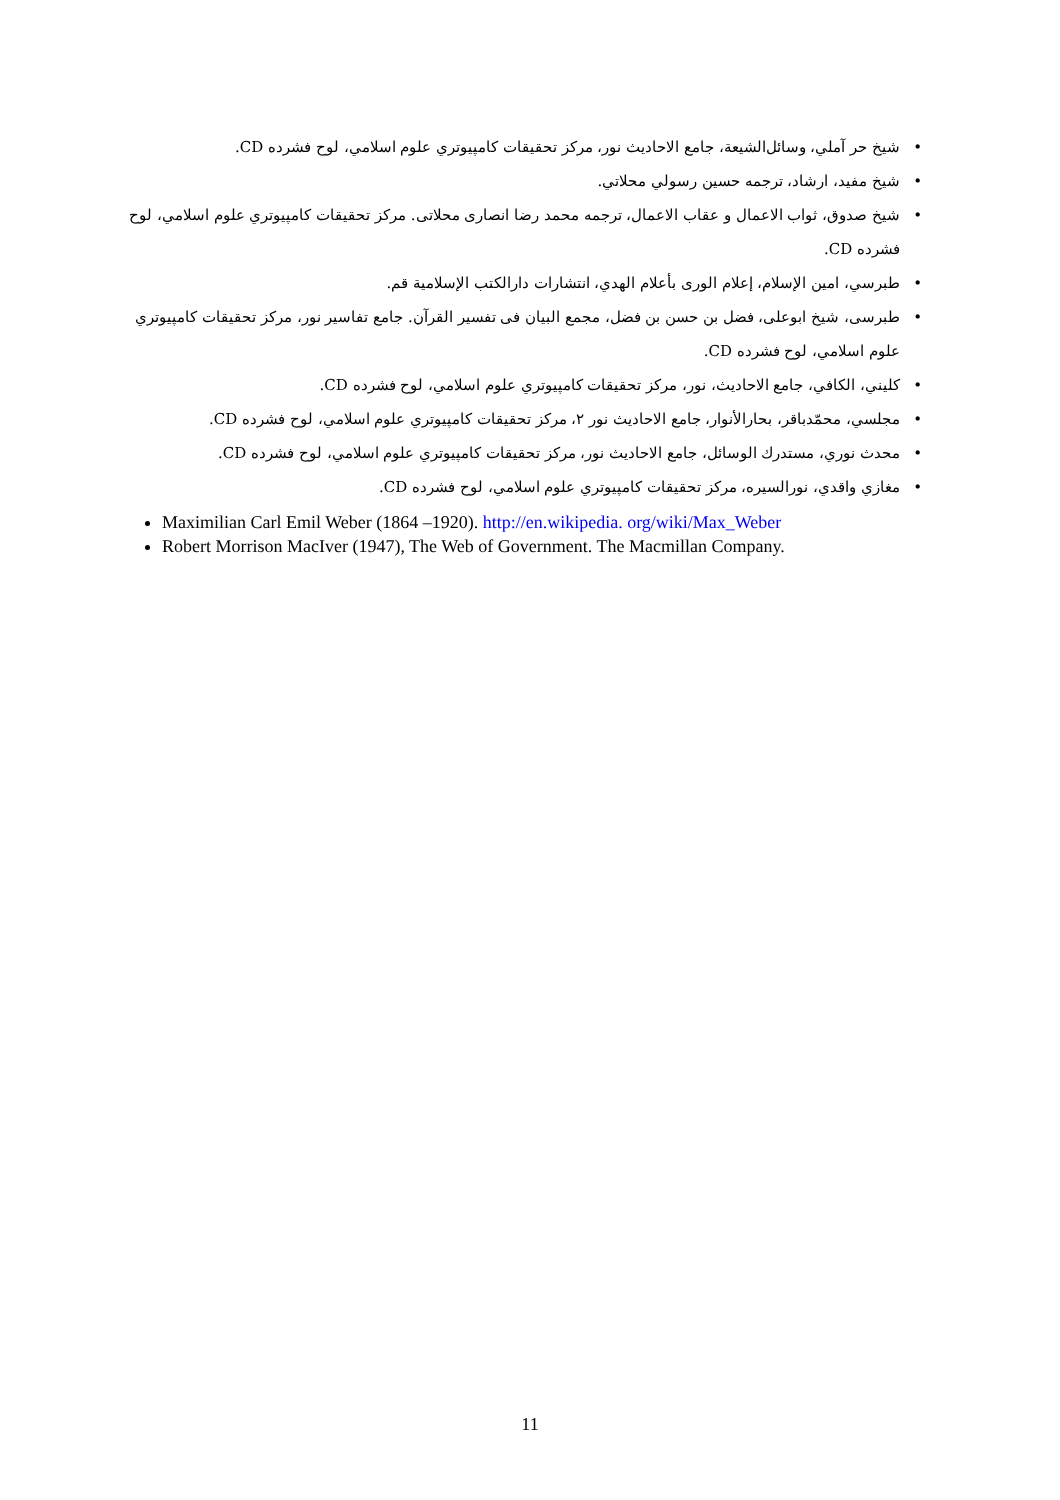شيخ حر آملي، وسائل‌الشيعة، جامع الاحاديث نور، مركز تحقيقات كامپيوتري علوم اسلامي، لوح فشرده CD.
شيخ مفيد، ارشاد، ترجمه حسين رسولي محلاتي.
شيخ صدوق، ثواب الاعمال و عقاب الاعمال، ترجمه محمد رضا انصارى محلاتى. مركز تحقيقات كامپيوتري علوم اسلامي، لوح فشرده CD.
طبرسي، امين الإسلام، إعلام الورى بأعلام الهدي، انتشارات دارالكتب الإسلامية قم.
طبرسى، شيخ ابوعلى، فضل بن حسن بن فضل، مجمع البيان فى تفسير القرآن. جامع تفاسير نور، مركز تحقيقات كامپيوتري علوم اسلامي، لوح فشرده CD.
كليني، الكافي، جامع الاحاديث، نور، مركز تحقيقات كامپيوتري علوم اسلامي، لوح فشرده CD.
مجلسي، محمّدباقر، بحارالأنوار، جامع الاحاديث نور ۲، مركز تحقيقات كامپيوتري علوم اسلامي، لوح فشرده CD.
محدث نوري، مستدرك الوسائل، جامع الاحاديث نور، مركز تحقيقات كامپيوتري علوم اسلامي، لوح فشرده CD.
مغازي واقدي، نورالسيره، مركز تحقيقات كامپيوتري علوم اسلامي، لوح فشرده CD.
Maximilian Carl Emil Weber (1864 –1920). http://en.wikipedia. org/wiki/Max_Weber
Robert Morrison MacIver (1947), The Web of Government. The Macmillan Company.
11